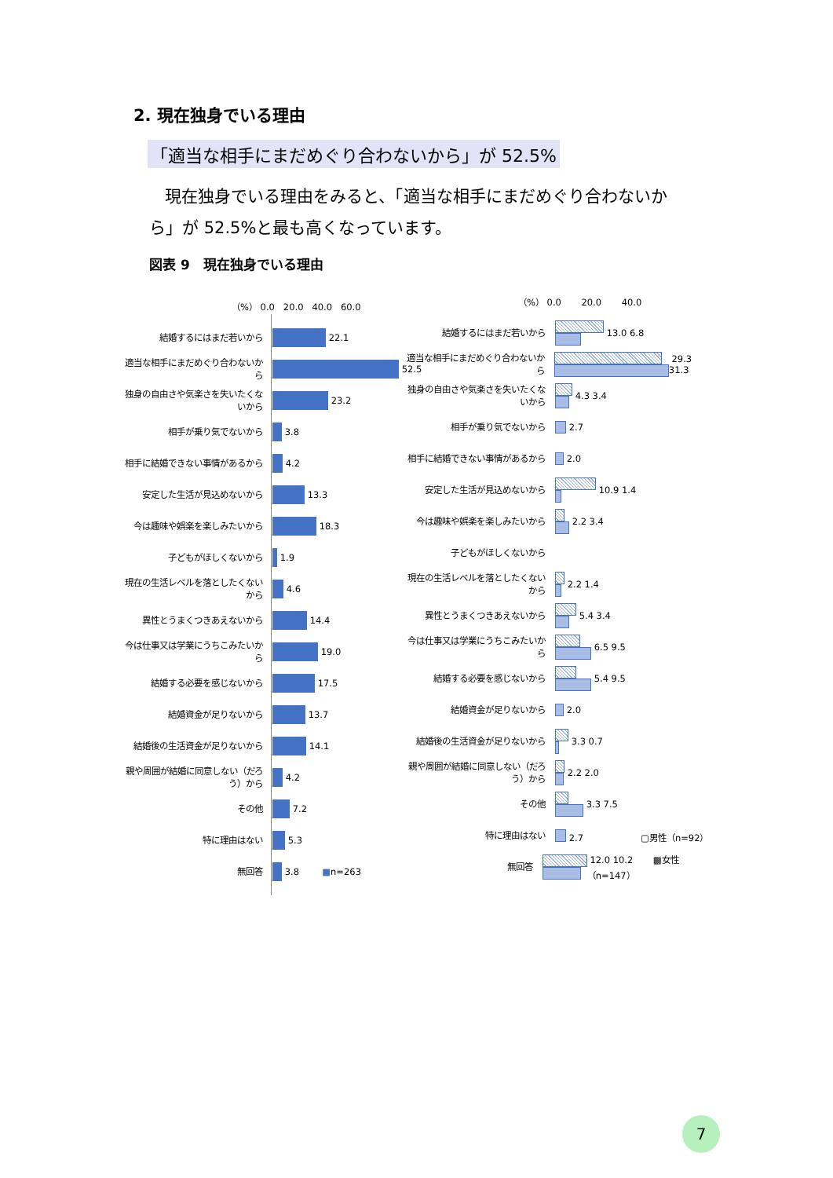2. 現在独身でいる理由
「適当な相手にまだめぐり合わないから」が 52.5%
現在独身でいる理由をみると、「適当な相手にまだめぐり合わないから」が 52.5%と最も高くなっています。
図表 9　現在独身でいる理由
（%） 0.0 20.0 40.0 60.0
結婚するにはまだ若いから
22.1
適当な相手にまだめぐり合わないから
52.5
独身の自由さや気楽さを失いたくないから
23.2
相手が乗り気でないから
3.8
相手に結婚できない事情があるから
4.2
安定した生活が見込めないから
13.3
今は趣味や娯楽を楽しみたいから
18.3
子どもがほしくないから
1.9
現在の生活レベルを落としたくないから
4.6
異性とうまくつきあえないから
14.4
今は仕事又は学業にうちこみたいから
19.0
結婚する必要を感じないから
17.5
結婚資金が足りないから
13.7
結婚後の生活資金が足りないから
14.1
親や周囲が結婚に同意しない（だろう）から
4.2
その他
7.2
特に理由はない
5.3
無回答
3.8 ■ n=263
（%） 0.0 20.0 40.0
結婚するにはまだ若いから
13.0 6.8
適当な相手にまだめぐり合わないから
29.3 31.3
独身の自由さや気楽さを失いたくないから
4.3 3.4
相手が乗り気でないから
2.7
相手に結婚できない事情があるから
2.0
安定した生活が見込めないから
10.9 1.4
今は趣味や娯楽を楽しみたいから
2.2 3.4
子どもがほしくないから
現在の生活レベルを落としたくないから
2.2 1.4
異性とうまくつきあえないから
5.4 3.4
今は仕事又は学業にうちこみたいから
6.5 9.5
結婚する必要を感じないから
5.4 9.5
結婚資金が足りないから
2.0
結婚後の生活資金が足りないから
3.3 0.7
親や周囲が結婚に同意しない（だろう）から
2.2 2.0
その他
3.3 7.5
特に理由はない
2.7 ▢男性（n=92）
無回答
12.0 10.2 ▩女性（n=147）
7